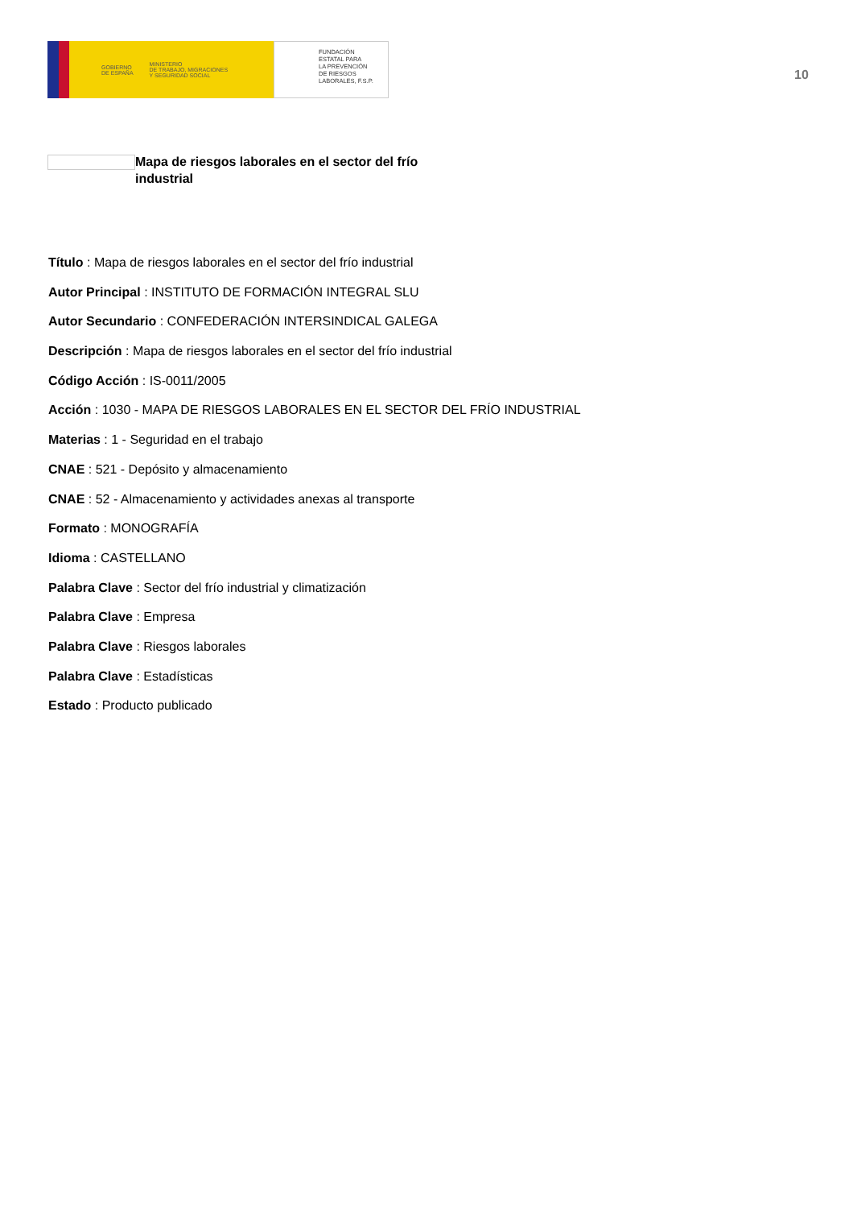GOBIERNO
DE ESPAÑA MINISTERIO
DE TRABAJO, MIGRACIONES
Y SEGURIDAD SOCIAL
FUNDACIÓN
ESTATAL PARA
LA PREVENCIÓN
DE RIESGOS
LABORALES, F.S.P.
10
Mapa de riesgos laborales en el sector del frío industrial
Título : Mapa de riesgos laborales en el sector del frío industrial
Autor Principal : INSTITUTO DE FORMACIÓN INTEGRAL SLU
Autor Secundario : CONFEDERACIÓN INTERSINDICAL GALEGA
Descripción : Mapa de riesgos laborales en el sector del frío industrial
Código Acción : IS-0011/2005
Acción : 1030 - MAPA DE RIESGOS LABORALES EN EL SECTOR DEL FRÍO INDUSTRIAL
Materias : 1 - Seguridad en el trabajo
CNAE : 521 - Depósito y almacenamiento
CNAE : 52 - Almacenamiento y actividades anexas al transporte
Formato : MONOGRAFÍA
Idioma : CASTELLANO
Palabra Clave : Sector del frío industrial y climatización
Palabra Clave : Empresa
Palabra Clave : Riesgos laborales
Palabra Clave : Estadísticas
Estado : Producto publicado